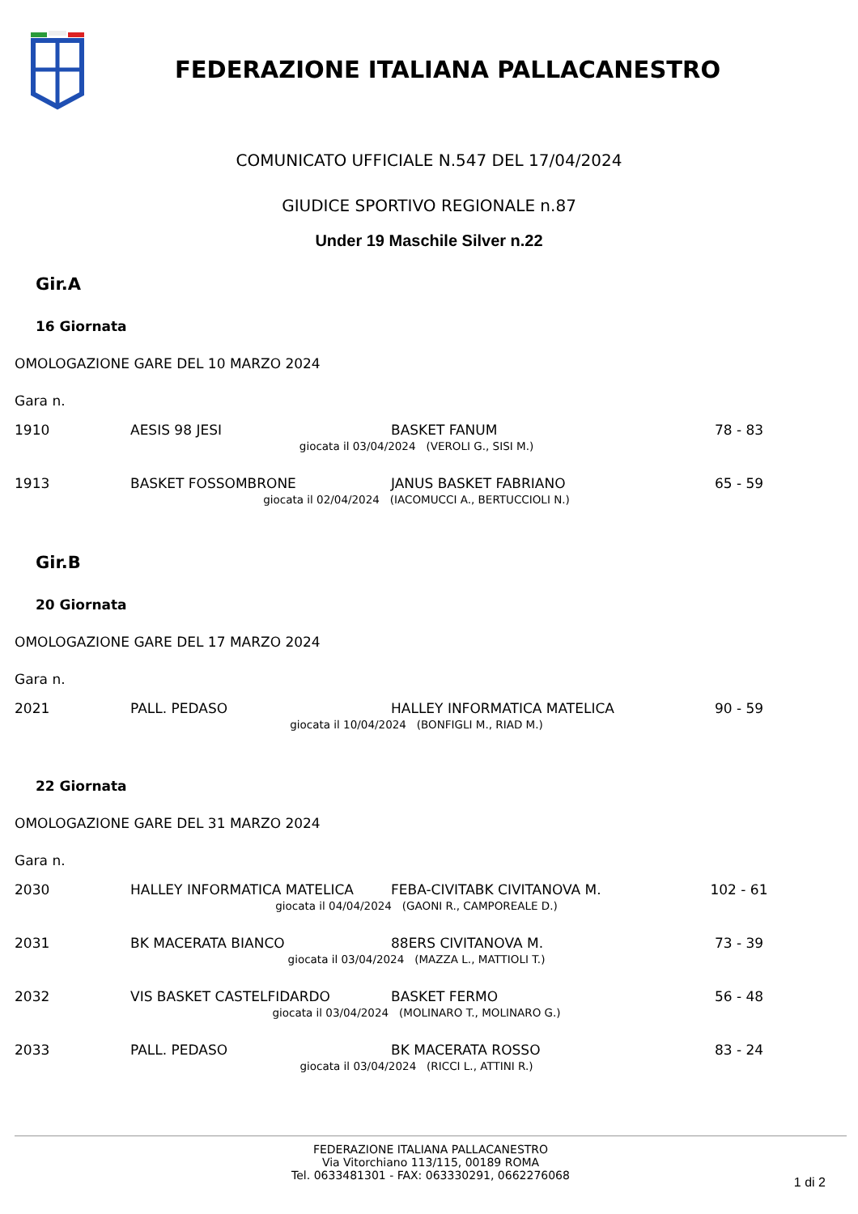FEDERAZIONE ITALIANA PALLACANESTRO
COMUNICATO UFFICIALE N.547 DEL 17/04/2024
GIUDICE SPORTIVO REGIONALE n.87
Under 19 Maschile Silver n.22
Gir.A
16 Giornata
OMOLOGAZIONE GARE DEL 10 MARZO 2024
Gara n.
| 1910 | AESIS 98 JESI | BASKET FANUM | 78 - 83 |
| | giocata il 03/04/2024 (VEROLI G., SISI M.) | | |
| 1913 | BASKET FOSSOMBRONE | JANUS BASKET FABRIANO | 65 - 59 |
| | giocata il 02/04/2024 (IACOMUCCI A., BERTUCCIOLI N.) | | |
Gir.B
20 Giornata
OMOLOGAZIONE GARE DEL 17 MARZO 2024
Gara n.
| 2021 | PALL. PEDASO | HALLEY INFORMATICA MATELICA | 90 - 59 |
| | giocata il 10/04/2024 (BONFIGLI M., RIAD M.) | | |
22 Giornata
OMOLOGAZIONE GARE DEL 31 MARZO 2024
Gara n.
| 2030 | HALLEY INFORMATICA MATELICA | FEBA-CIVITABK CIVITANOVA M. | 102 - 61 |
| | giocata il 04/04/2024 (GAONI R., CAMPOREALE D.) | | |
| 2031 | BK MACERATA BIANCO | 88ERS CIVITANOVA M. | 73 - 39 |
| | giocata il 03/04/2024 (MAZZA L., MATTIOLI T.) | | |
| 2032 | VIS BASKET CASTELFIDARDO | BASKET FERMO | 56 - 48 |
| | giocata il 03/04/2024 (MOLINARO T., MOLINARO G.) | | |
| 2033 | PALL. PEDASO | BK MACERATA ROSSO | 83 - 24 |
| | giocata il 03/04/2024 (RICCI L., ATTINI R.) | | |
FEDERAZIONE ITALIANA PALLACANESTRO
Via Vitorchiano 113/115, 00189 ROMA
Tel. 0633481301 - FAX: 063330291, 0662276068
1 di 2